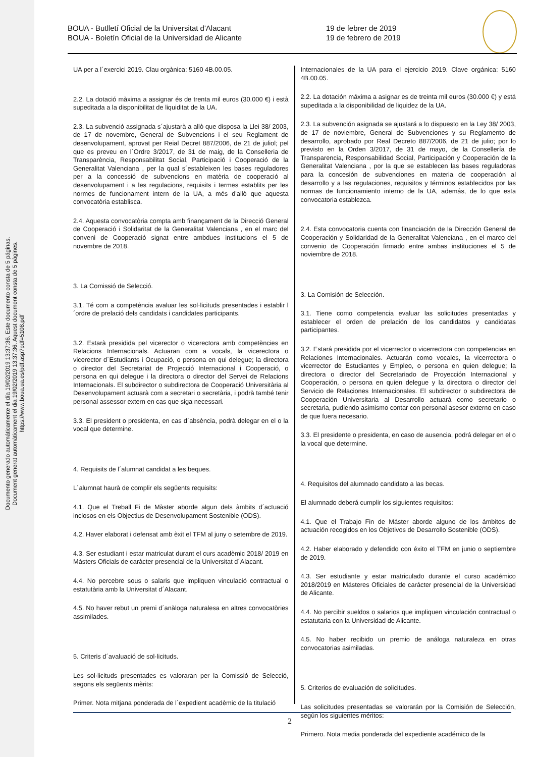Documento generado automáticamente el día 19/02/2019 13:37:36. Este documento consta de 5 páginas.
Document generat automàticament el dia 19/02/2019 13:37:36. Aquest document consta de 5 pàgines.
https://www.boua.ua.es/pdf.asp?pdf=5108.pdf
BOUA - Butlletí Oficial de la Universitat d'Alacant
BOUA - Boletín Oficial de la Universidad de Alicante
19 de febrer de 2019
19 de febrero de 2019
UA per a l´exercici 2019. Clau orgànica: 5160 4B.00.05.
2.2. La dotació màxima a assignar és de trenta mil euros (30.000 €) i està supeditada a la disponibilitat de liquiditat de la UA.
2.3. La subvenció assignada s´ajustarà a allò que disposa la Llei 38/ 2003, de 17 de novembre, General de Subvencions i el seu Reglament de desenvolupament, aprovat per Reial Decret 887/2006, de 21 de juliol; pel que es preveu en l´Ordre 3/2017, de 31 de maig, de la Conselleria de Transparència, Responsabilitat Social, Participació i Cooperació de la Generalitat Valenciana , per la qual s´estableixen les bases reguladores per a la concessió de subvencions en matèria de cooperació al desenvolupament i a les regulacions, requisits i termes establits per les normes de funcionament intern de la UA, a més d'allò que aquesta convocatòria establisca.
2.4. Aquesta convocatòria compta amb finançament de la Direcció General de Cooperació i Solidaritat de la Generalitat Valenciana , en el marc del conveni de Cooperació signat entre ambdues institucions el 5 de novembre de 2018.
3. La Comissió de Selecció.
3.1. Té com a competència avaluar les sol·licituds presentades i establir l´ordre de prelació dels candidats i candidates participants.
3.2. Estarà presidida pel vicerector o vicerectora amb competències en Relacions Internacionals. Actuaran com a vocals, la vicerectora o vicerector d´Estudiants i Ocupació, o persona en qui delegue; la directora o director del Secretariat de Projecció Internacional i Cooperació, o persona en qui delegue i la directora o director del Servei de Relacions Internacionals. El subdirector o subdirectora de Cooperació Universitària al Desenvolupament actuarà com a secretari o secretària, i podrà també tenir personal assessor extern en cas que siga necessari.
3.3. El president o presidenta, en cas d´absència, podrà delegar en el o la vocal que determine.
4. Requisits de l´alumnat candidat a les beques.
L´alumnat haurà de complir els següents requisits:
4.1. Que el Treball Fi de Màster aborde algun dels àmbits d´actuació inclosos en els Objectius de Desenvolupament Sostenible (ODS).
4.2. Haver elaborat i defensat amb èxit el TFM al juny o setembre de 2019.
4.3. Ser estudiant i estar matriculat durant el curs acadèmic 2018/ 2019 en Màsters Oficials de caràcter presencial de la Universitat d´Alacant.
4.4. No percebre sous o salaris que impliquen vinculació contractual o estatutària amb la Universitat d´Alacant.
4.5. No haver rebut un premi d´anàloga naturalesa en altres convocatòries assimilades.
5. Criteris d´avaluació de sol·licituds.
Les sol·licituds presentades es valoraran per la Comissió de Selecció, segons els següents mèrits:
Primer. Nota mitjana ponderada de l´expedient acadèmic de la titulació
Internacionales de la UA para el ejercicio 2019. Clave orgánica: 5160 4B.00.05.
2.2. La dotación máxima a asignar es de treinta mil euros (30.000 €) y está supeditada a la disponibilidad de liquidez de la UA.
2.3. La subvención asignada se ajustará a lo dispuesto en la Ley 38/ 2003, de 17 de noviembre, General de Subvenciones y su Reglamento de desarrollo, aprobado por Real Decreto 887/2006, de 21 de julio; por lo previsto en la Orden 3/2017, de 31 de mayo, de la Consellería de Transparencia, Responsabilidad Social, Participación y Cooperación de la Generalitat Valenciana , por la que se establecen las bases reguladoras para la concesión de subvenciones en materia de cooperación al desarrollo y a las regulaciones, requisitos y términos establecidos por las normas de funcionamiento interno de la UA, además, de lo que esta convocatoria establezca.
2.4. Esta convocatoria cuenta con financiación de la Dirección General de Cooperación y Solidaridad de la Generalitat Valenciana , en el marco del convenio de Cooperación firmado entre ambas instituciones el 5 de noviembre de 2018.
3. La Comisión de Selección.
3.1. Tiene como competencia evaluar las solicitudes presentadas y establecer el orden de prelación de los candidatos y candidatas participantes.
3.2. Estará presidida por el vicerrector o vicerrectora con competencias en Relaciones Internacionales. Actuarán como vocales, la vicerrectora o vicerrector de Estudiantes y Empleo, o persona en quien delegue; la directora o director del Secretariado de Proyección Internacional y Cooperación, o persona en quien delegue y la directora o director del Servicio de Relaciones Internacionales. El subdirector o subdirectora de Cooperación Universitaria al Desarrollo actuará como secretario o secretaria, pudiendo asimismo contar con personal asesor externo en caso de que fuera necesario.
3.3. El presidente o presidenta, en caso de ausencia, podrá delegar en el o la vocal que determine.
4. Requisitos del alumnado candidato a las becas.
El alumnado deberá cumplir los siguientes requisitos:
4.1. Que el Trabajo Fin de Máster aborde alguno de los ámbitos de actuación recogidos en los Objetivos de Desarrollo Sostenible (ODS).
4.2. Haber elaborado y defendido con éxito el TFM en junio o septiembre de 2019.
4.3. Ser estudiante y estar matriculado durante el curso académico 2018/2019 en Másteres Oficiales de carácter presencial de la Universidad de Alicante.
4.4. No percibir sueldos o salarios que impliquen vinculación contractual o estatutaria con la Universidad de Alicante.
4.5. No haber recibido un premio de análoga naturaleza en otras convocatorias asimiladas.
5. Criterios de evaluación de solicitudes.
Las solicitudes presentadas se valorarán por la Comisión de Selección, según los siguientes méritos:
Primero. Nota media ponderada del expediente académico de la
2